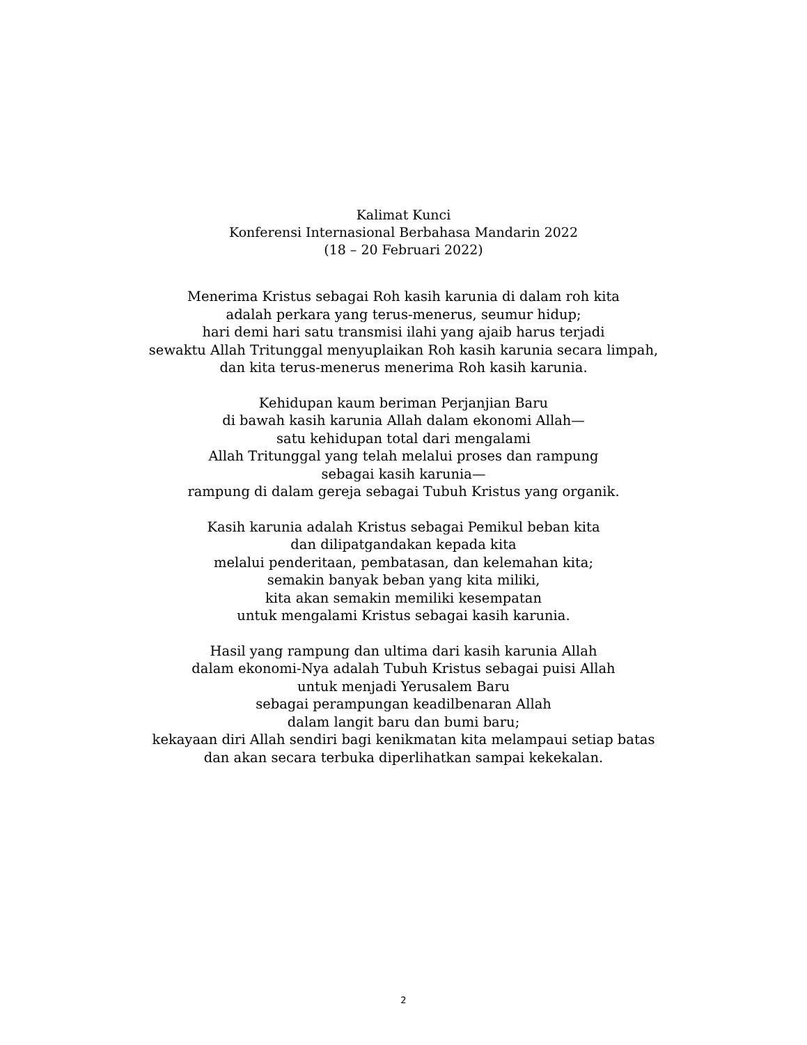Kalimat Kunci
Konferensi Internasional Berbahasa Mandarin 2022
(18 – 20 Februari 2022)
Menerima Kristus sebagai Roh kasih karunia di dalam roh kita
adalah perkara yang terus-menerus, seumur hidup;
hari demi hari satu transmisi ilahi yang ajaib harus terjadi
sewaktu Allah Tritunggal menyuplaikan Roh kasih karunia secara limpah,
dan kita terus-menerus menerima Roh kasih karunia.
Kehidupan kaum beriman Perjanjian Baru
di bawah kasih karunia Allah dalam ekonomi Allah—
satu kehidupan total dari mengalami
Allah Tritunggal yang telah melalui proses dan rampung
sebagai kasih karunia—
rampung di dalam gereja sebagai Tubuh Kristus yang organik.
Kasih karunia adalah Kristus sebagai Pemikul beban kita
dan dilipatgandakan kepada kita
melalui penderitaan, pembatasan, dan kelemahan kita;
semakin banyak beban yang kita miliki,
kita akan semakin memiliki kesempatan
untuk mengalami Kristus sebagai kasih karunia.
Hasil yang rampung dan ultima dari kasih karunia Allah
dalam ekonomi-Nya adalah Tubuh Kristus sebagai puisi Allah
untuk menjadi Yerusalem Baru
sebagai perampungan keadilbenaran Allah
dalam langit baru dan bumi baru;
kekayaan diri Allah sendiri bagi kenikmatan kita melampaui setiap batas
dan akan secara terbuka diperlihatkan sampai kekekalan.
2